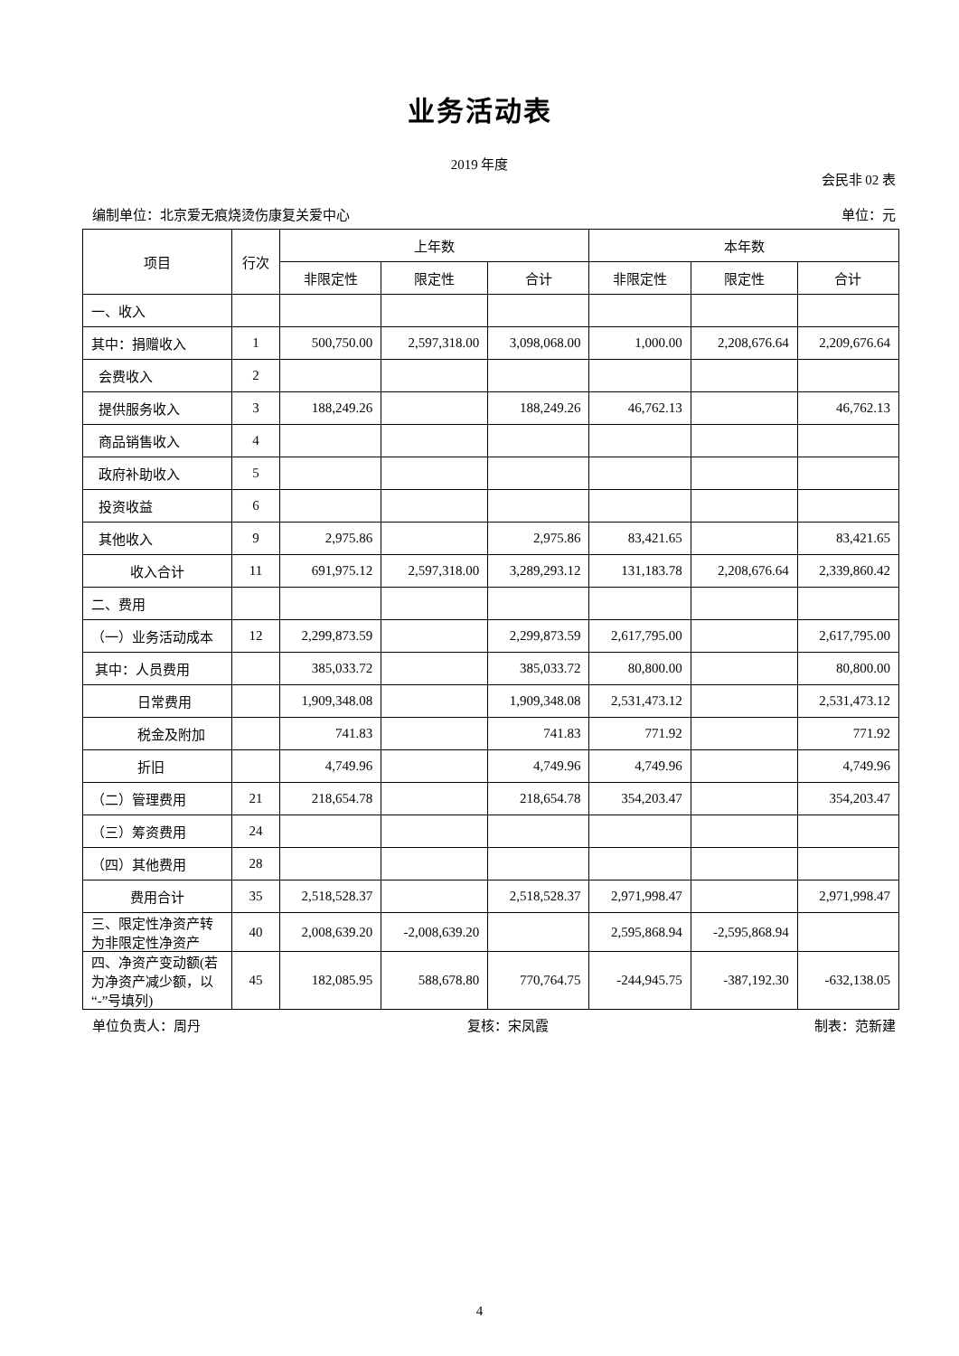业务活动表
2019 年度
会民非 02 表
编制单位：北京爱无痕烧烫伤康复关爱中心 单位：元
| 项目 | 行次 | 上年数 | | | 本年数 | | |
| --- | --- | --- | --- | --- | --- | --- | --- |
| | | 非限定性 | 限定性 | 合计 | 非限定性 | 限定性 | 合计 |
| 一、收入 | | | | | | | |
| 其中：捐赠收入 | 1 | 500,750.00 | 2,597,318.00 | 3,098,068.00 | 1,000.00 | 2,208,676.64 | 2,209,676.64 |
| 会费收入 | 2 | | | | | | |
| 提供服务收入 | 3 | 188,249.26 | | 188,249.26 | 46,762.13 | | 46,762.13 |
| 商品销售收入 | 4 | | | | | | |
| 政府补助收入 | 5 | | | | | | |
| 投资收益 | 6 | | | | | | |
| 其他收入 | 9 | 2,975.86 | | 2,975.86 | 83,421.65 | | 83,421.65 |
| 收入合计 | 11 | 691,975.12 | 2,597,318.00 | 3,289,293.12 | 131,183.78 | 2,208,676.64 | 2,339,860.42 |
| 二、费用 | | | | | | | |
| （一）业务活动成本 | 12 | 2,299,873.59 | | 2,299,873.59 | 2,617,795.00 | | 2,617,795.00 |
| 其中：人员费用 | | 385,033.72 | | 385,033.72 | 80,800.00 | | 80,800.00 |
| 日常费用 | | 1,909,348.08 | | 1,909,348.08 | 2,531,473.12 | | 2,531,473.12 |
| 税金及附加 | | 741.83 | | 741.83 | 771.92 | | 771.92 |
| 折旧 | | 4,749.96 | | 4,749.96 | 4,749.96 | | 4,749.96 |
| （二）管理费用 | 21 | 218,654.78 | | 218,654.78 | 354,203.47 | | 354,203.47 |
| （三）筹资费用 | 24 | | | | | | |
| （四）其他费用 | 28 | | | | | | |
| 费用合计 | 35 | 2,518,528.37 | | 2,518,528.37 | 2,971,998.47 | | 2,971,998.47 |
| 三、限定性净资产转为非限定性净资产 | 40 | 2,008,639.20 | -2,008,639.20 | | 2,595,868.94 | -2,595,868.94 | |
| 四、净资产变动额(若为净资产减少额，以“-”号填列) | 45 | 182,085.95 | 588,678.80 | 770,764.75 | -244,945.75 | -387,192.30 | -632,138.05 |
单位负责人：周丹 复核：宋凤霞 制表：范新建
4